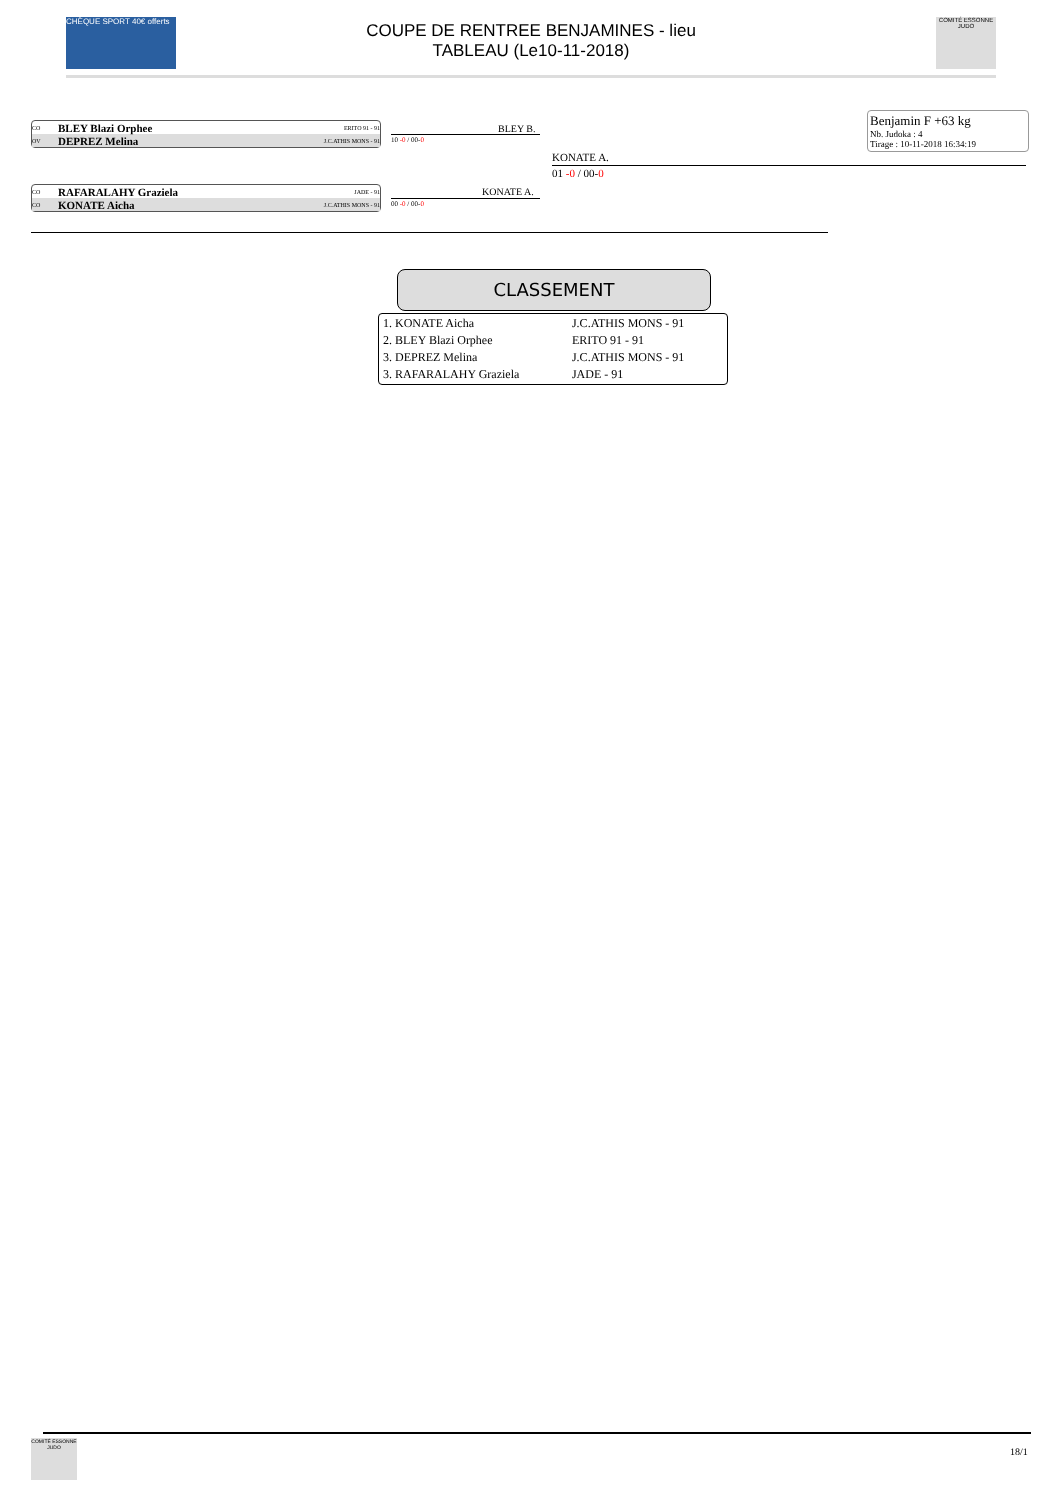CHÈQUE SPORT 40€ offerts
COUPE DE RENTREE BENJAMINES - lieu
TABLEAU (Le10-11-2018)
COMITÉ ESSONNE JUDO
CO BLEY Blazi Orphee ERITO 91 - 91
OV DEPREZ Melina J.C.ATHIS MONS - 91
CO RAFARALAHY Graziela JADE - 91
CO KONATE Aicha J.C.ATHIS MONS - 91
BLEY B.
10 -0 / 00-0
KONATE A.
00 -0 / 00-0
KONATE A.
01 -0 / 00-0
Benjamin F +63 kg
Nb. Judoka : 4
Tirage : 10-11-2018 16:34:19
CLASSEMENT
| 1. KONATE Aicha | J.C.ATHIS MONS - 91 |
| 2. BLEY Blazi Orphee | ERITO 91 - 91 |
| 3. DEPREZ Melina | J.C.ATHIS MONS - 91 |
| 3. RAFARALAHY Graziela | JADE - 91 |
COMITÉ ESSONNE JUDO
18/1